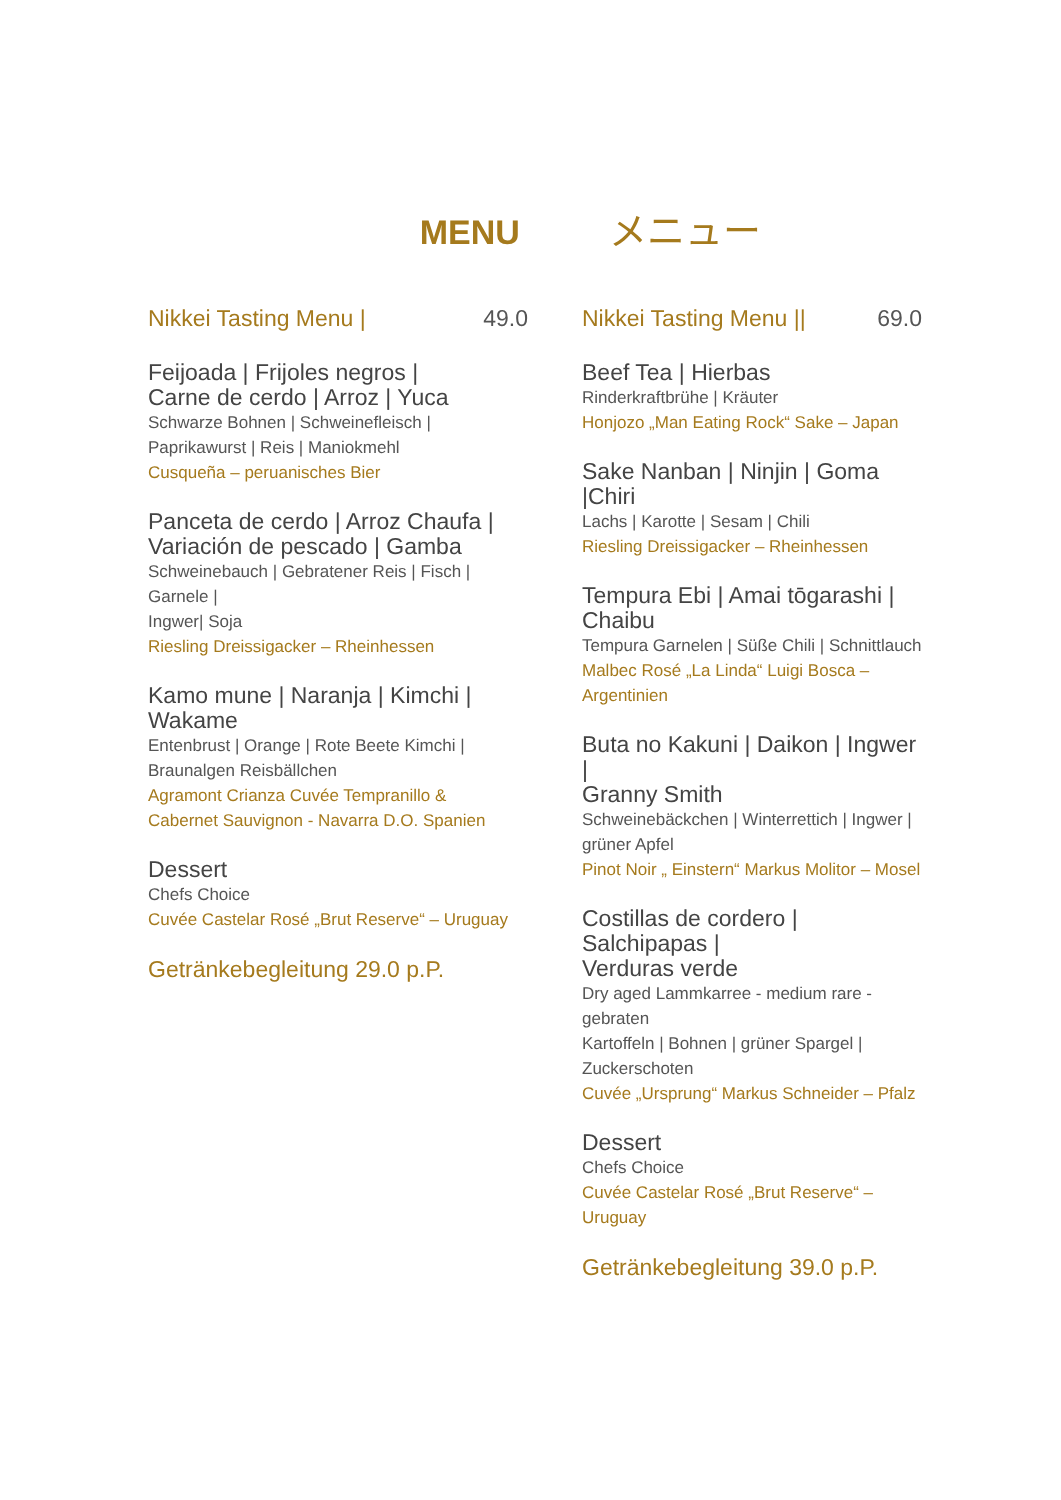MENU メニュー
Nikkei Tasting Menu | 49.0
Feijoada | Frijoles negros |
Carne de cerdo | Arroz | Yuca
Schwarze Bohnen | Schweinefleisch |
Paprikawurst | Reis | Maniokmehl
Cusqueña – peruanisches Bier
Panceta de cerdo | Arroz Chaufa |
Variación de pescado | Gamba
Schweinebauch | Gebratener Reis | Fisch | Garnele |
Ingwer| Soja
Riesling Dreissigacker – Rheinhessen
Kamo mune | Naranja | Kimchi | Wakame
Entenbrust | Orange | Rote Beete Kimchi |
Braunalgen Reisbällchen
Agramont Crianza Cuvée Tempranillo &
Cabernet Sauvignon - Navarra D.O. Spanien
Dessert
Chefs Choice
Cuvée Castelar Rosé „Brut Reserve“ – Uruguay
Getränkebegleitung 29.0 p.P.
Nikkei Tasting Menu || 69.0
Beef Tea | Hierbas
Rinderkraftbrühe | Kräuter
Honjozo „Man Eating Rock“ Sake – Japan
Sake Nanban | Ninjin | Goma |Chiri
Lachs | Karotte | Sesam | Chili
Riesling Dreissigacker – Rheinhessen
Tempura Ebi | Amai tōgarashi | Chaibu
Tempura Garnelen | Süße Chili | Schnittlauch
Malbec Rosé „La Linda“ Luigi Bosca –
Argentinien
Buta no Kakuni | Daikon | Ingwer |
Granny Smith
Schweinebäckchen | Winterrettich | Ingwer |
grüner Apfel
Pinot Noir „ Einstern“ Markus Molitor – Mosel
Costillas de cordero | Salchipapas |
Verduras verde
Dry aged Lammkarree - medium rare - gebraten
Kartoffeln | Bohnen | grüner Spargel |
Zuckerschoten
Cuvée „Ursprung“ Markus Schneider – Pfalz
Dessert
Chefs Choice
Cuvée Castelar Rosé „Brut Reserve“ – Uruguay
Getränkebegleitung 39.0 p.P.